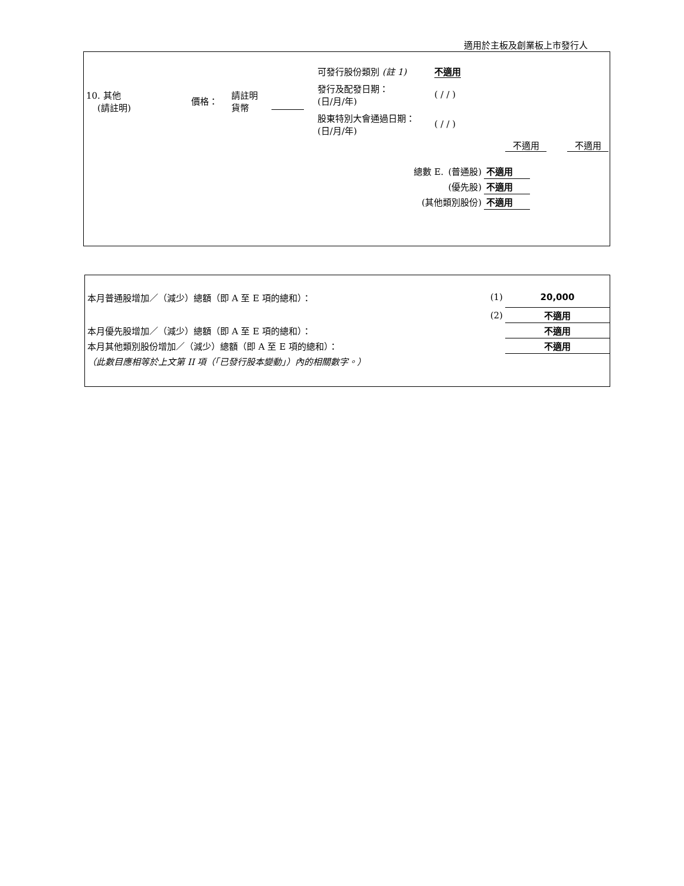適用於主板及創業板上市發行人
| 10. 其他 (請註明) | 價格： | 請註明 貨幣 | | 可發行股份類別 (註 1) | 不適用 |
| | | | | 發行及配發日期： (日/月/年) | ( / / ) |
| | | | | 股東特別大會通過日期： (日/月/年) | ( / / ) |
不適用 不適用
| 總數 E. | (普通股) | 不適用 |
| | (優先股) | 不適用 |
| (其他類別股份) | | 不適用 |
| 本月普通股增加／（減少）總額（即 A 至 E 項的總和）： | (1) | 20,000 |
| | (2) | 不適用 |
| 本月優先股增加／（減少）總額（即 A 至 E 項的總和）： | | 不適用 |
| 本月其他類別股份增加／（減少）總額（即 A 至 E 項的總和）： | | 不適用 |
| （此數目應相等於上文第 II 項（「已發行股本變動」）內的相關數字。） | | |